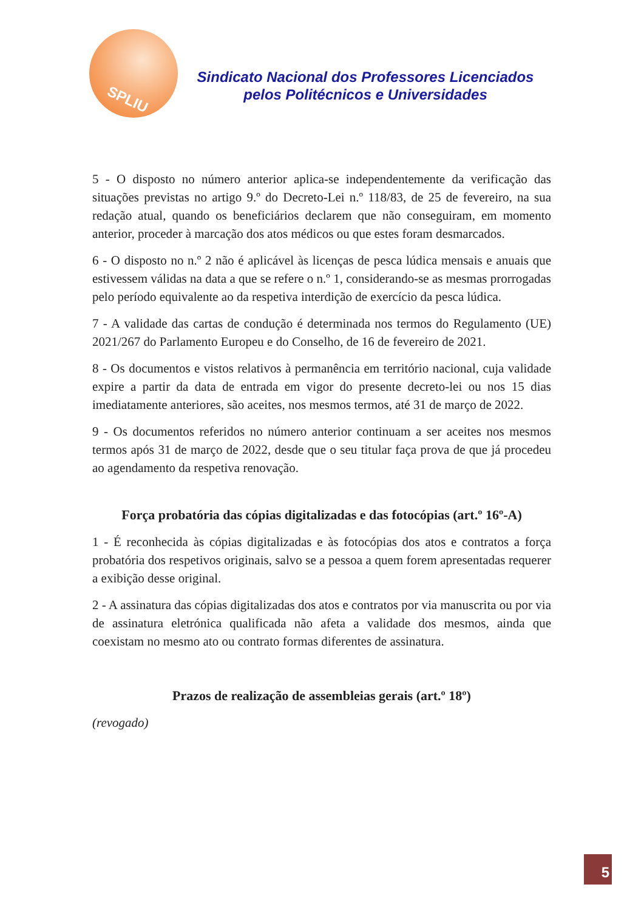SPLIU
Sindicato Nacional dos Professores Licenciados
pelos Politécnicos e Universidades
5 - O disposto no número anterior aplica-se independentemente da verificação das situações previstas no artigo 9.º do Decreto-Lei n.º 118/83, de 25 de fevereiro, na sua redação atual, quando os beneficiários declarem que não conseguiram, em momento anterior, proceder à marcação dos atos médicos ou que estes foram desmarcados.
6 - O disposto no n.º 2 não é aplicável às licenças de pesca lúdica mensais e anuais que estivessem válidas na data a que se refere o n.º 1, considerando-se as mesmas prorrogadas pelo período equivalente ao da respetiva interdição de exercício da pesca lúdica.
7 - A validade das cartas de condução é determinada nos termos do Regulamento (UE) 2021/267 do Parlamento Europeu e do Conselho, de 16 de fevereiro de 2021.
8 - Os documentos e vistos relativos à permanência em território nacional, cuja validade expire a partir da data de entrada em vigor do presente decreto-lei ou nos 15 dias imediatamente anteriores, são aceites, nos mesmos termos, até 31 de março de 2022.
9 - Os documentos referidos no número anterior continuam a ser aceites nos mesmos termos após 31 de março de 2022, desde que o seu titular faça prova de que já procedeu ao agendamento da respetiva renovação.
Força probatória das cópias digitalizadas e das fotocópias (art.º 16º-A)
1 - É reconhecida às cópias digitalizadas e às fotocópias dos atos e contratos a força probatória dos respetivos originais, salvo se a pessoa a quem forem apresentadas requerer a exibição desse original.
2 - A assinatura das cópias digitalizadas dos atos e contratos por via manuscrita ou por via de assinatura eletrónica qualificada não afeta a validade dos mesmos, ainda que coexistam no mesmo ato ou contrato formas diferentes de assinatura.
Prazos de realização de assembleias gerais (art.º 18º)
(revogado)
5